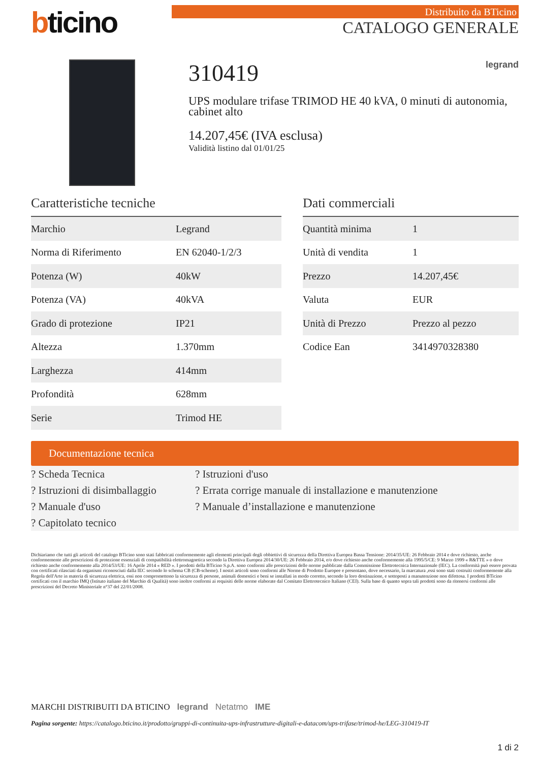bticino
Distribuito da BTicino
CATALOGO GENERALE
310419 legrand
UPS modulare trifase TRIMOD HE 40 kVA, 0 minuti di autonomia, cabinet alto
14.207,45€ (IVA esclusa)
Validità listino dal 01/01/25
Caratteristiche tecniche
| Marchio | Legrand |
| Norma di Riferimento | EN 62040-1/2/3 |
| Potenza (W) | 40kW |
| Potenza (VA) | 40kVA |
| Grado di protezione | IP21 |
| Altezza | 1.370mm |
| Larghezza | 414mm |
| Profondità | 628mm |
| Serie | Trimod HE |
Dati commerciali
| Quantità minima | 1 |
| Unità di vendita | 1 |
| Prezzo | 14.207,45€ |
| Valuta | EUR |
| Unità di Prezzo | Prezzo al pezzo |
| Codice Ean | 3414970328380 |
Documentazione tecnica
? Scheda Tecnica
? Istruzioni di disimballaggio
? Manuale d'uso
? Capitolato tecnico
? Istruzioni d'uso
? Errata corrige manuale di installazione e manutenzione
? Manuale d’installazione e manutenzione
Dichiariamo che tutti gli articoli del catalogo BTicino sono stati fabbricati conformemente agli elementi principali degli obbiettivi di sicurezza della Direttiva Europea Bassa Tensione: 2014/35/UE: 26 Febbraio 2014 e dove richiesto, anche conformemente alle prescrizioni di protezione essenziali di compatibilità elettromagnetica secondo la Direttiva Europea 2014/30/UE: 26 Febbraio 2014, e/o dove richiesto anche conformemente alla 1995/5/CE: 9 Marzo 1999 « R&TTE » o dove richiesto anche conformemente alla 2014/53/UE: 16 Aprile 2014 « RED ». I prodotti della BTicino S.p.A. sono conformi alle prescrizioni delle norme pubblicate dalla Commissione Elettrotecnica Internazionale (IEC). La conformità può essere provata con certificati rilasciati da organismi riconosciuti dalla IEC secondo lo schema CB (CB-scheme). I nostri articoli sono conformi alle Norme di Prodotto Europee e presentano, dove necessario, la marcatura ,essi sono stati costruiti conformemente alla Regola dell'Arte in materia di sicurezza elettrica, essi non compromettono la sicurezza di persone, animali domestici e beni se installati in modo corretto, secondo la loro destinazione, e sottoposti a manutenzione non difettosa. I prodotti BTicino certificati con il marchio IMQ (Istituto italiano del Marchio di Qualità) sono inoltre conformi ai requisiti delle norme elaborate dal Comitato Elettrotecnico Italiano (CEI). Sulla base di quanto sopra tali prodotti sono da ritenersi conformi alle prescrizioni del Decreto Ministeriale n°37 del 22/01/2008.
MARCHI DISTRIBUITI DA BTICINO legrand Netatmo IME
Pagina sorgente: https://catalogo.bticino.it/prodotto/gruppi-di-continuita-ups-infrastrutture-digitali-e-datacom/ups-trifase/trimod-he/LEG-310419-IT
1 di 2